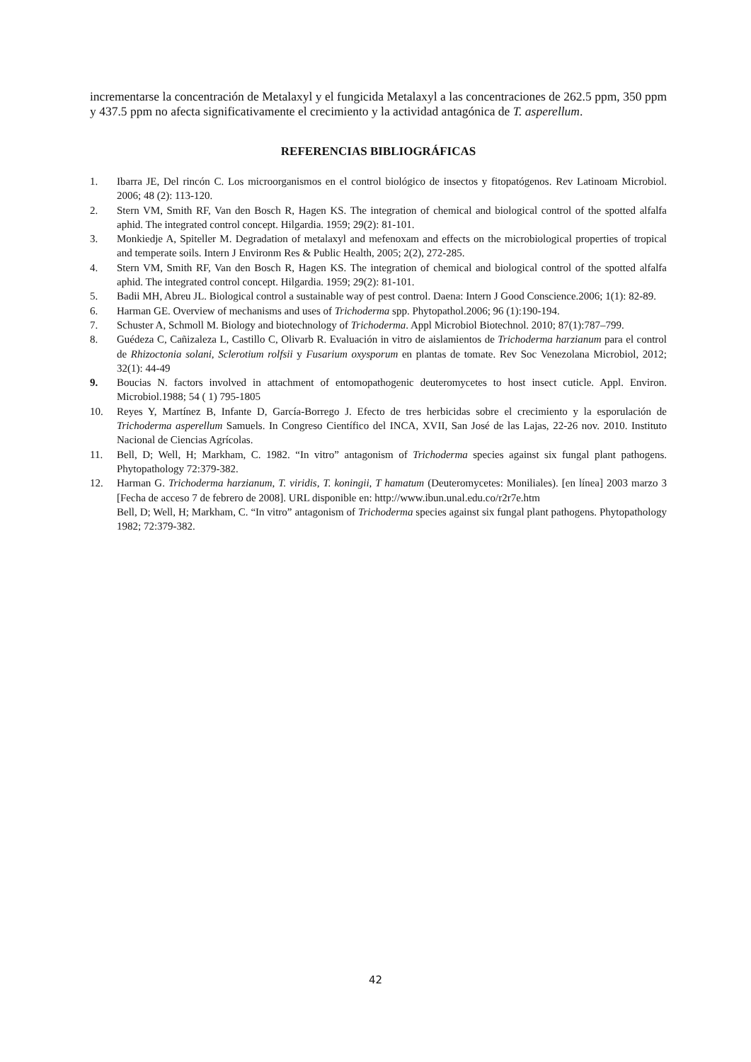incrementarse la concentración de Metalaxyl y el fungicida Metalaxyl a las concentraciones de 262.5 ppm, 350 ppm y 437.5 ppm no afecta significativamente el crecimiento y la actividad antagónica de T. asperellum.
REFERENCIAS BIBLIOGRÁFICAS
1. Ibarra JE, Del rincón C. Los microorganismos en el control biológico de insectos y fitopatógenos. Rev Latinoam Microbiol. 2006; 48 (2): 113-120.
2. Stern VM, Smith RF, Van den Bosch R, Hagen KS. The integration of chemical and biological control of the spotted alfalfa aphid. The integrated control concept. Hilgardia. 1959; 29(2): 81-101.
3. Monkiedje A, Spiteller M. Degradation of metalaxyl and mefenoxam and effects on the microbiological properties of tropical and temperate soils. Intern J Environm Res & Public Health, 2005; 2(2), 272-285.
4. Stern VM, Smith RF, Van den Bosch R, Hagen KS. The integration of chemical and biological control of the spotted alfalfa aphid. The integrated control concept. Hilgardia. 1959; 29(2): 81-101.
5. Badii MH, Abreu JL. Biological control a sustainable way of pest control. Daena: Intern J Good Conscience.2006; 1(1): 82-89.
6. Harman GE. Overview of mechanisms and uses of Trichoderma spp. Phytopathol.2006; 96 (1):190-194.
7. Schuster A, Schmoll M. Biology and biotechnology of Trichoderma. Appl Microbiol Biotechnol. 2010; 87(1):787–799.
8. Guédeza C, Cañizaleza L, Castillo C, Olivarb R. Evaluación in vitro de aislamientos de Trichoderma harzianum para el control de Rhizoctonia solani, Sclerotium rolfsii y Fusarium oxysporum en plantas de tomate. Rev Soc Venezolana Microbiol, 2012; 32(1): 44-49
9. Boucias N. factors involved in attachment of entomopathogenic deuteromycetes to host insect cuticle. Appl. Environ. Microbiol.1988; 54 ( 1) 795-1805
10. Reyes Y, Martínez B, Infante D, García-Borrego J. Efecto de tres herbicidas sobre el crecimiento y la esporulación de Trichoderma asperellum Samuels. In Congreso Científico del INCA, XVII, San José de las Lajas, 22-26 nov. 2010. Instituto Nacional de Ciencias Agrícolas.
11. Bell, D; Well, H; Markham, C. 1982. “In vitro” antagonism of Trichoderma species against six fungal plant pathogens. Phytopathology 72:379-382.
12. Harman G. Trichoderma harzianum, T. viridis, T. koningii, T hamatum (Deuteromycetes: Moniliales). [en línea] 2003 marzo 3 [Fecha de acceso 7 de febrero de 2008]. URL disponible en: http://www.ibun.unal.edu.co/r2r7e.htm
Bell, D; Well, H; Markham, C. “In vitro” antagonism of Trichoderma species against six fungal plant pathogens. Phytopathology 1982; 72:379-382.
42